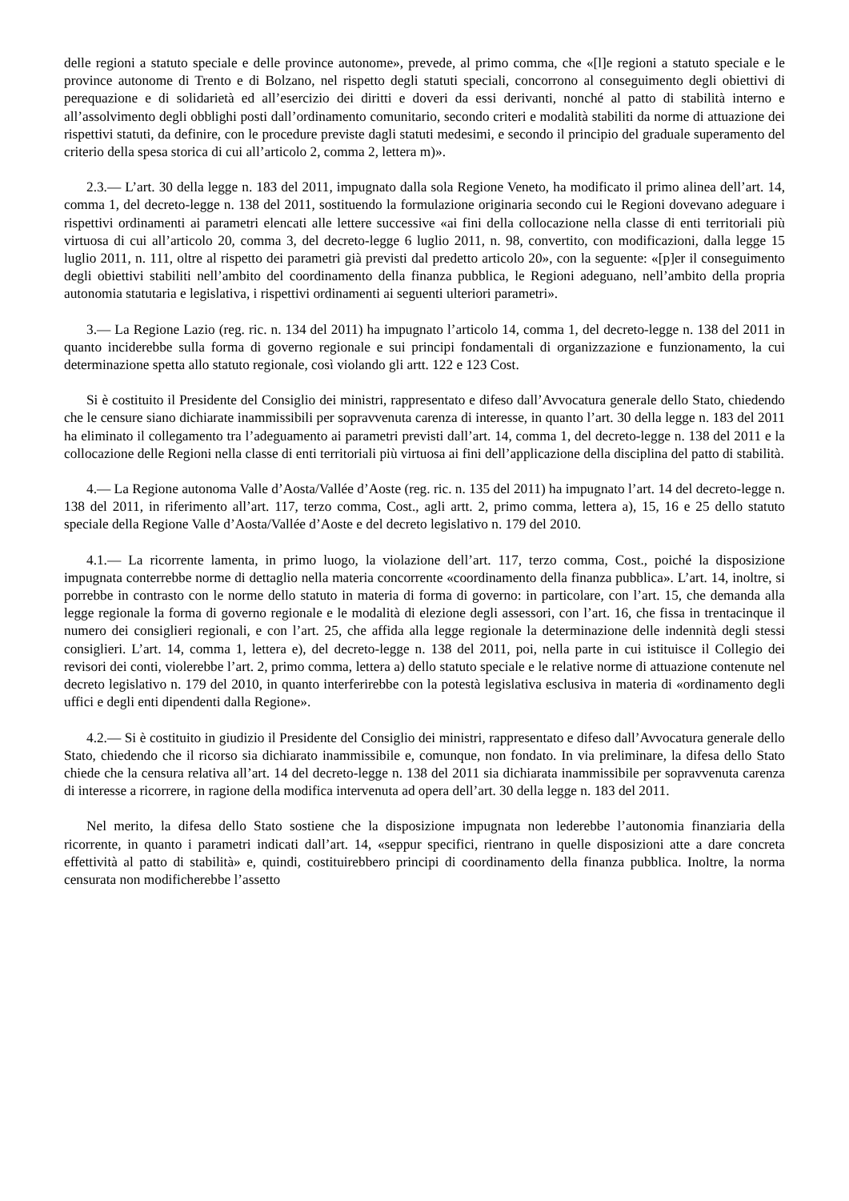delle regioni a statuto speciale e delle province autonome», prevede, al primo comma, che «[l]e regioni a statuto speciale e le province autonome di Trento e di Bolzano, nel rispetto degli statuti speciali, concorrono al conseguimento degli obiettivi di perequazione e di solidarietà ed all’esercizio dei diritti e doveri da essi derivanti, nonché al patto di stabilità interno e all’assolvimento degli obblighi posti dall’ordinamento comunitario, secondo criteri e modalità stabiliti da norme di attuazione dei rispettivi statuti, da definire, con le procedure previste dagli statuti medesimi, e secondo il principio del graduale superamento del criterio della spesa storica di cui all’articolo 2, comma 2, lettera m)».
2.3.— L’art. 30 della legge n. 183 del 2011, impugnato dalla sola Regione Veneto, ha modificato il primo alinea dell’art. 14, comma 1, del decreto-legge n. 138 del 2011, sostituendo la formulazione originaria secondo cui le Regioni dovevano adeguare i rispettivi ordinamenti ai parametri elencati alle lettere successive «ai fini della collocazione nella classe di enti territoriali più virtuosa di cui all’articolo 20, comma 3, del decreto-legge 6 luglio 2011, n. 98, convertito, con modificazioni, dalla legge 15 luglio 2011, n. 111, oltre al rispetto dei parametri già previsti dal predetto articolo 20», con la seguente: «[p]er il conseguimento degli obiettivi stabiliti nell’ambito del coordinamento della finanza pubblica, le Regioni adeguano, nell’ambito della propria autonomia statutaria e legislativa, i rispettivi ordinamenti ai seguenti ulteriori parametri».
3.— La Regione Lazio (reg. ric. n. 134 del 2011) ha impugnato l’articolo 14, comma 1, del decreto-legge n. 138 del 2011 in quanto inciderebbe sulla forma di governo regionale e sui principi fondamentali di organizzazione e funzionamento, la cui determinazione spetta allo statuto regionale, così violando gli artt. 122 e 123 Cost.
Si è costituito il Presidente del Consiglio dei ministri, rappresentato e difeso dall’Avvocatura generale dello Stato, chiedendo che le censure siano dichiarate inammissibili per sopravvenuta carenza di interesse, in quanto l’art. 30 della legge n. 183 del 2011 ha eliminato il collegamento tra l’adeguamento ai parametri previsti dall’art. 14, comma 1, del decreto-legge n. 138 del 2011 e la collocazione delle Regioni nella classe di enti territoriali più virtuosa ai fini dell’applicazione della disciplina del patto di stabilità.
4.— La Regione autonoma Valle d’Aosta/Vallée d’Aoste (reg. ric. n. 135 del 2011) ha impugnato l’art. 14 del decreto-legge n. 138 del 2011, in riferimento all’art. 117, terzo comma, Cost., agli artt. 2, primo comma, lettera a), 15, 16 e 25 dello statuto speciale della Regione Valle d’Aosta/Vallée d’Aoste e del decreto legislativo n. 179 del 2010.
4.1.— La ricorrente lamenta, in primo luogo, la violazione dell’art. 117, terzo comma, Cost., poiché la disposizione impugnata conterrebbe norme di dettaglio nella materia concorrente «coordinamento della finanza pubblica». L’art. 14, inoltre, si porrebbe in contrasto con le norme dello statuto in materia di forma di governo: in particolare, con l’art. 15, che demanda alla legge regionale la forma di governo regionale e le modalità di elezione degli assessori, con l’art. 16, che fissa in trentacinque il numero dei consiglieri regionali, e con l’art. 25, che affida alla legge regionale la determinazione delle indennità degli stessi consiglieri. L’art. 14, comma 1, lettera e), del decreto-legge n. 138 del 2011, poi, nella parte in cui istituisce il Collegio dei revisori dei conti, violerebbe l’art. 2, primo comma, lettera a) dello statuto speciale e le relative norme di attuazione contenute nel decreto legislativo n. 179 del 2010, in quanto interferirebbe con la potestà legislativa esclusiva in materia di «ordinamento degli uffici e degli enti dipendenti dalla Regione».
4.2.— Si è costituito in giudizio il Presidente del Consiglio dei ministri, rappresentato e difeso dall’Avvocatura generale dello Stato, chiedendo che il ricorso sia dichiarato inammissibile e, comunque, non fondato. In via preliminare, la difesa dello Stato chiede che la censura relativa all’art. 14 del decreto-legge n. 138 del 2011 sia dichiarata inammissibile per sopravvenuta carenza di interesse a ricorrere, in ragione della modifica intervenuta ad opera dell’art. 30 della legge n. 183 del 2011.
Nel merito, la difesa dello Stato sostiene che la disposizione impugnata non lederebbe l’autonomia finanziaria della ricorrente, in quanto i parametri indicati dall’art. 14, «seppur specifici, rientrano in quelle disposizioni atte a dare concreta effettività al patto di stabilità» e, quindi, costituirebbero principi di coordinamento della finanza pubblica. Inoltre, la norma censurata non modificherebbe l’assetto